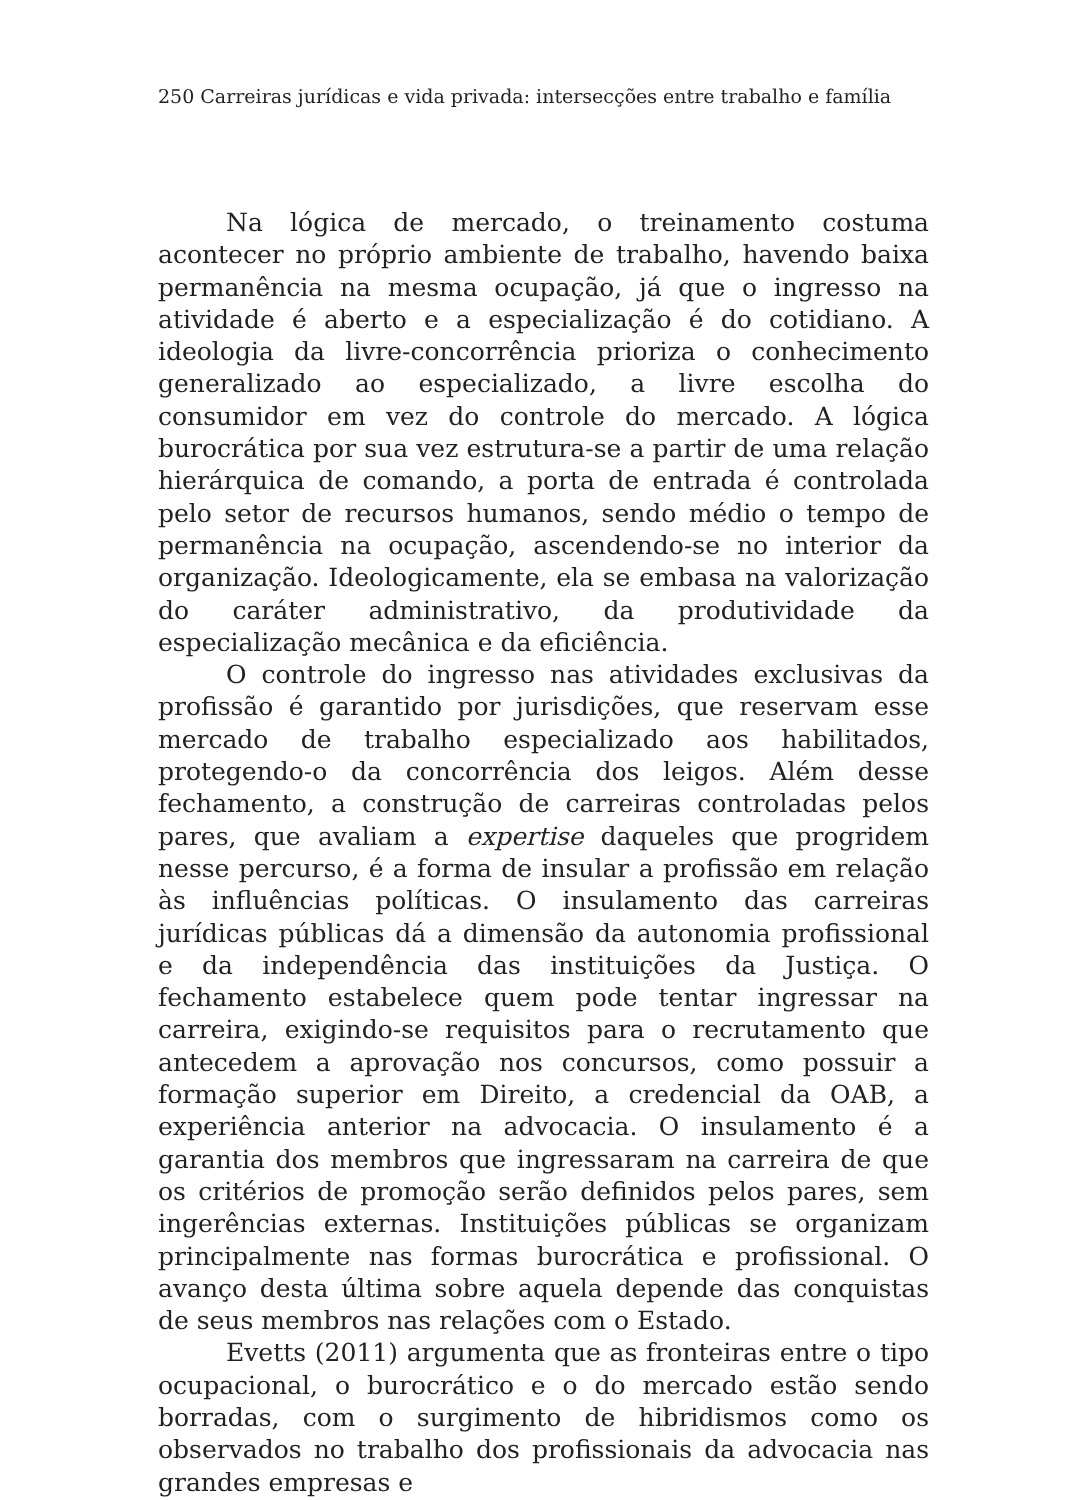250 Carreiras jurídicas e vida privada: intersecções entre trabalho e família
Na lógica de mercado, o treinamento costuma acontecer no próprio ambiente de trabalho, havendo baixa permanência na mesma ocupação, já que o ingresso na atividade é aberto e a especialização é do cotidiano. A ideologia da livre-concorrência prioriza o conhecimento generalizado ao especializado, a livre escolha do consumidor em vez do controle do mercado. A lógica burocrática por sua vez estrutura-se a partir de uma relação hierárquica de comando, a porta de entrada é controlada pelo setor de recursos humanos, sendo médio o tempo de permanência na ocupação, ascendendo-se no interior da organização. Ideologicamente, ela se embasa na valorização do caráter administrativo, da produtividade da especialização mecânica e da eficiência.
O controle do ingresso nas atividades exclusivas da profissão é garantido por jurisdições, que reservam esse mercado de trabalho especializado aos habilitados, protegendo-o da concorrência dos leigos. Além desse fechamento, a construção de carreiras controladas pelos pares, que avaliam a expertise daqueles que progridem nesse percurso, é a forma de insular a profissão em relação às influências políticas. O insulamento das carreiras jurídicas públicas dá a dimensão da autonomia profissional e da independência das instituições da Justiça. O fechamento estabelece quem pode tentar ingressar na carreira, exigindo-se requisitos para o recrutamento que antecedem a aprovação nos concursos, como possuir a formação superior em Direito, a credencial da OAB, a experiência anterior na advocacia. O insulamento é a garantia dos membros que ingressaram na carreira de que os critérios de promoção serão definidos pelos pares, sem ingerências externas. Instituições públicas se organizam principalmente nas formas burocrática e profissional. O avanço desta última sobre aquela depende das conquistas de seus membros nas relações com o Estado.
Evetts (2011) argumenta que as fronteiras entre o tipo ocupacional, o burocrático e o do mercado estão sendo borradas, com o surgimento de hibridismos como os observados no trabalho dos profissionais da advocacia nas grandes empresas e